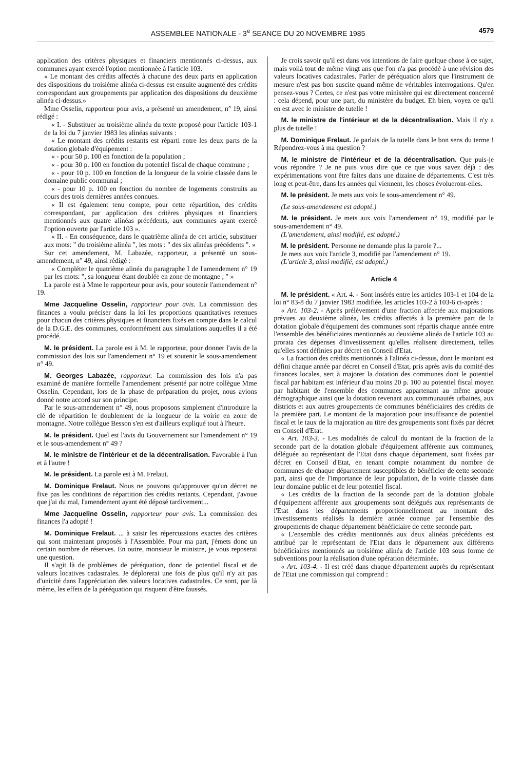ASSEMBLEE NATIONALE - 3<sup>e</sup> SEANCE DU 20 NOVEMBRE 1985 4579
application des critères physiques et financiers mentionnés ci-dessus, aux communes ayant exercé l'option mentionnée à l'article 103.
« Le montant des crédits affectés à chacune des deux parts en application des dispositions du troisième alinéa ci-dessus est ensuite augmenté des crédits correspondant aux groupements par application des dispositions du deuxième alinéa ci-dessus.»
Mme Osselin, rapporteur pour avis, a présenté un amendement, n° 19, ainsi rédigé :
« I. - Substituer au troisième alinéa du texte proposé pour l'article 103-1 de la loi du 7 janvier 1983 les alinéas suivants :
« Le montant des crédits restants est réparti entre les deux parts de la dotation globale d'équipement :
« - pour 50 p. 100 en fonction de la population ;
« - pour 30 p. 100 en fonction du potentiel fiscal de chaque commune ;
« - pour 10 p. 100 en fonction de la longueur de la voirie classée dans le domaine public communal ;
« - pour 10 p. 100 en fonction du nombre de logements construits au cours des trois dernières années connues.
« Il est également tenu compte, pour cette répartition, des crédits correspondant, par application des critères physiques et financiers mentionnés aux quatre alinéas précédents, aux communes ayant exercé l'option ouverte par l'article 103 ».
« II. - En conséquence, dans le quatrième alinéa de cet article, substituer aux mots: " du troisième alinéa ", les mots : " des six alinéas précédents ". »
Sur cet amendement, M. Labazée, rapporteur, a présenté un sous-amendement, n° 49, ainsi rédigé :
« Compléter le quatrième alinéa du paragraphe I de l'amendement n° 19 par les mots: ", sa longueur étant doublée en zone de montagne ; " »
La parole est à Mme le rapporteur pour avis, pour soutenir l'amendement n° 19.
Mme Jacqueline Osselin, rapporteur pour avis. La commission des finances a voulu préciser dans la loi les proportions quantitatives retenues pour chacun des critères physiques et financiers fixés en compte dans le calcul de la D.G.E. des communes, conformément aux simulations auquelles il a été procédé.
M. le président. La parole est à M. le rapporteur, pour donner l'avis de la commission des lois sur l'amendement n° 19 et soutenir le sous-amendement n° 49.
M. Georges Labazée, rapporteur. La commission des lois n'a pas examiné de manière formelle l'amendement présenté par notre collègue Mme Osselin. Cependant, lors de la phase de préparation du projet, nous avions donné notre accord sur son principe.
Par le sous-amendement n° 49, nous proposons simplement d'introduire la clé de répartition le doublement de la longueur de la voirie en zone de montagne. Notre collègue Besson s'en est d'ailleurs expliqué tout à l'heure.
M. le président. Quel est l'avis du Gouvernement sur l'amendement n° 19 et le sous-amendement n° 49 ?
M. le ministre de l'intérieur et de la décentralisation. Favorable à l'un et à l'autre !
M. le président. La parole est à M. Frelaut.
M. Dominique Frelaut. Nous ne pouvons qu'approuver qu'un décret ne fixe pas les conditions de répartition des crédits restants. Cependant, j'avoue que j'ai du mal, l'amendement ayant été déposé tardivement...
Mme Jacqueline Osselin, rapporteur pour avis. La commission des finances l'a adopté !
M. Dominique Frelaut. ... à saisir les répercussions exactes des critères qui sont maintenant proposés à l'Assemblée. Pour ma part, j'émets donc un certain nombre de réserves. En outre, monsieur le ministre, je vous reposerai une question.
Il s'agit là de problèmes de péréquation, donc de potentiel fiscal et de valeurs locatives cadastrales. Je déplorerai une fois de plus qu'il n'y ait pas d'unicité dans l'appréciation des valeurs locatives cadastrales. Ce sont, par là même, les effets de la péréquation qui risquent d'être faussés.
Je crois savoir qu'il est dans vos intentions de faire quelque chose à ce sujet, mais voilà tout de même vingt ans que l'on n'a pas procédé à une révision des valeurs locatives cadastrales. Parler de péréquation alors que l'instrument de mesure n'est pas bon suscite quand même de véritables interrogations. Qu'en pensez-vous ? Certes, ce n'est pas votre ministère qui est directement concerné : cela dépend, pour une part, du ministère du budget. Eh bien, voyez ce qu'il en est avec le ministre de tutelle !
M. le ministre de l'intérieur et de la décentralisation. Mais il n'y a plus de tutelle !
M. Dominique Frelaut. Je parlais de la tutelle dans le bon sens du terme ! Répondrez-vous à ma question ?
M. le ministre de l'intérieur et de la décentralisation. Que puis-je vous répondre ? Je ne puis vous dire que ce que vous savez déjà : des expérimentations vont être faites dans une dizaine de départements. C'est très long et peut-être, dans les années qui viennent, les choses évolueront-elles.
M. le président. Je mets aux voix le sous-amendement n° 49.
(Le sous-amendement est adopté.)
M. le président. Je mets aux voix l'amendement n° 19, modifié par le sous-amendement n° 49.
(L'amendement, ainsi modifié, est adopté.)
M. le président. Personne ne demande plus la parole ?...
Je mets aux voix l'article 3, modifié par l'amendement n° 19.
(L'article 3, ainsi modifié, est adopté.)
Article 4
M. le président. « Art. 4. - Sont insérés entre les articles 103-1 et 104 de la loi n° 83-8 du 7 janvier 1983 modifiée, les articles 103-2 à 103-6 ci-après :
« Art. 103-2. - Après prélèvement d'une fraction affectée aux majorations prévues au deuxième alinéa, les crédits affectés à la première part de la dotation globale d'équipement des communes sont répartis chaque année entre l'ensemble des bénéficiaires mentionnés au deuxième alinéa de l'article 103 au prorata des dépenses d'investissement qu'elles réalisent directement, telles qu'elles sont définies par décret en Conseil d'Etat.
« La fraction des crédits mentionnés à l'alinéa ci-dessus, dont le montant est défini chaque année par décret en Conseil d'Etat, pris après avis du comité des finances locales, sert à majorer la dotation des communes dont le potentiel fiscal par habitant est inférieur d'au moins 20 p. 100 au potentiel fiscal moyen par habitant de l'ensemble des communes appartenant au même groupe démographique ainsi que la dotation revenant aux communautés urbaines, aux districts et aux autres groupements de communes bénéficiaires des crédits de la première part. Le montant de la majoration pour insuffisance de potentiel fiscal et le taux de la majoration au titre des groupements sont fixés par décret en Conseil d'Etat.
« Art. 103-3. - Les modalités de calcul du montant de la fraction de la seconde part de la dotation globale d'équipement afférente aux communes, déléguée au représentant de l'Etat dans chaque département, sont fixées par décret en Conseil d'Etat, en tenant compte notamment du nombre de communes de chaque département susceptibles de bénéficier de cette seconde part, ainsi que de l'importance de leur population, de la voirie classée dans leur domaine public et de leur potentiel fiscal.
« Les crédits de la fraction de la seconde part de la dotation globale d'équipement afférente aux groupements sont délégués aux représentants de l'Etat dans les départements proportionnellement au montant des investissements réalisés la dernière année connue par l'ensemble des groupements de chaque département bénéficiaire de cette seconde part.
« L'ensemble des crédits mentionnés aux deux alinéas précédents est attribué par le représentant de l'Etat dans le département aux différents bénéficiaires mentionnés au troisième alinéa de l'article 103 sous forme de subventions pour la réalisation d'une opération déterminée.
« Art. 103-4. - Il est créé dans chaque département auprès du représentant de l'Etat une commission qui comprend :